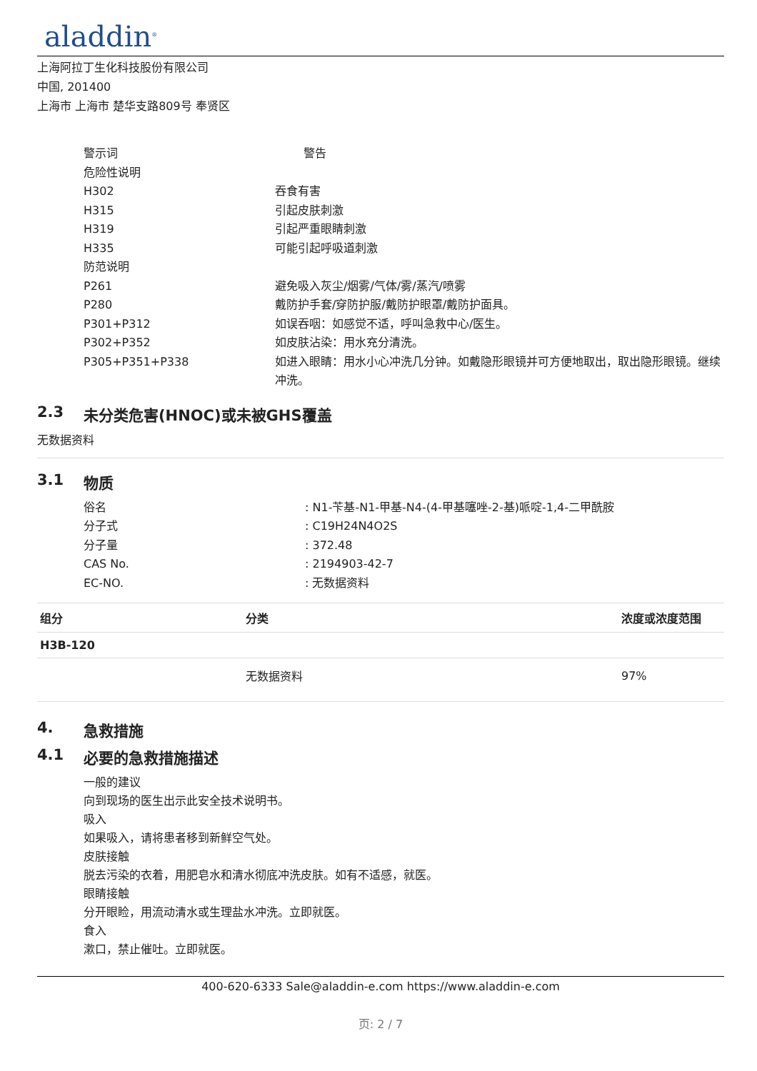aladdin<sup>®</sup>
上海阿拉丁生化科技股份有限公司
中国, 201400
上海市 上海市 楚华支路809号 奉贤区
警示词 警告
危险性说明
H302 吞食有害
H315 引起皮肤刺激
H319 引起严重眼睛刺激
H335 可能引起呼吸道刺激
防范说明
P261 避免吸入灰尘/烟雾/气体/雾/蒸汽/喷雾
P280 戴防护手套/穿防护服/戴防护眼罩/戴防护面具。
P301+P312 如误吞咽：如感觉不适，呼叫急救中心/医生。
P302+P352 如皮肤沾染：用水充分清洗。
P305+P351+P338 如进入眼睛：用水小心冲洗几分钟。如戴隐形眼镜并可方便地取出，取出隐形眼镜。继续冲洗。
2.3 未分类危害(HNOC)或未被GHS覆盖
无数据资料
3.1 物质
俗名 : N1-苄基-N1-甲基-N4-(4-甲基噻唑-2-基)哌啶-1,4-二甲酰胺
分子式 : C19H24N4O2S
分子量 : 372.48
CAS No. : 2194903-42-7
EC-NO. : 无数据资料
| 组分 | 分类 | 浓度或浓度范围 |
| --- | --- | --- |
| H3B-120 | | |
| | 无数据资料 | 97% |
4. 急救措施
4.1 必要的急救措施描述
一般的建议
向到现场的医生出示此安全技术说明书。
吸入
如果吸入，请将患者移到新鲜空气处。
皮肤接触
脱去污染的衣着，用肥皂水和清水彻底冲洗皮肤。如有不适感，就医。
眼睛接触
分开眼睑，用流动清水或生理盐水冲洗。立即就医。
食入
漱口，禁止催吐。立即就医。
400-620-6333 Sale@aladdin-e.com https://www.aladdin-e.com
页: 2 / 7